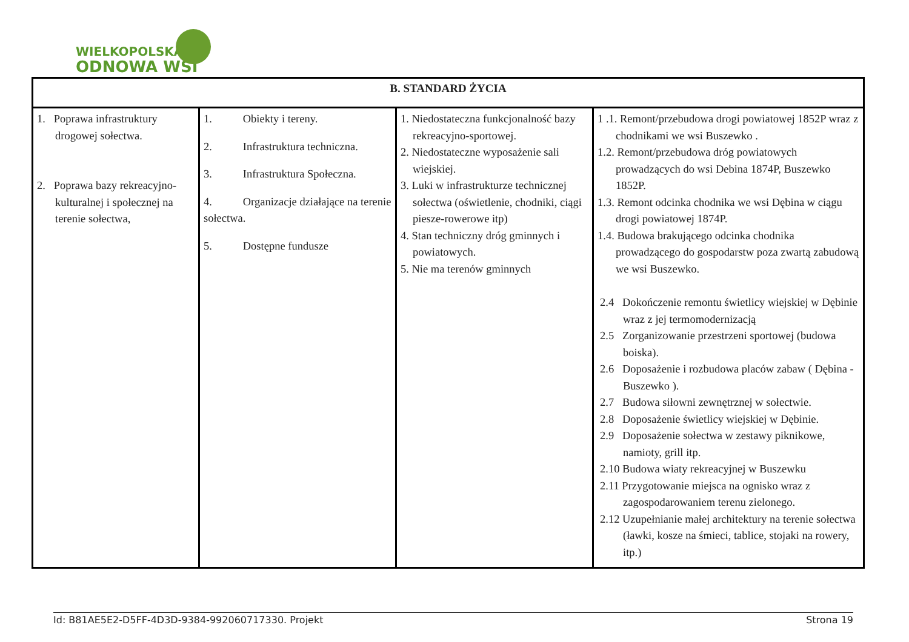WIELKOPOLSKA
ODNOWA WSI
| B. STANDARD ŻYCIA | | | |
| --- | --- | --- | --- |
| 1. Poprawa infrastruktury drogowej sołectwa. 2. Poprawa bazy rekreacyjno-kulturalnej i społecznej na terenie sołectwa, | 1. Obiekty i tereny. 2. Infrastruktura techniczna. 3. Infrastruktura Społeczna. 4. Organizacje działające na terenie sołectwa. 5. Dostępne fundusze | 1. Niedostateczna funkcjonalność bazy rekreacyjno-sportowej. 2. Niedostateczne wyposażenie sali wiejskiej. 3. Luki w infrastrukturze technicznej sołectwa (oświetlenie, chodniki, ciągi piesze-rowerowe itp) 4. Stan techniczny dróg gminnych i powiatowych. 5. Nie ma terenów gminnych | 1 .1. Remont/przebudowa drogi powiatowej 1852P wraz z chodnikami we wsi Buszewko . 1.2. Remont/przebudowa dróg powiatowych prowadzących do wsi Debina 1874P, Buszewko 1852P. 1.3. Remont odcinka chodnika we wsi Dębina w ciągu drogi powiatowej 1874P. 1.4. Budowa brakującego odcinka chodnika prowadzącego do gospodarstw poza zwartą zabudową we wsi Buszewko. 2.4 Dokończenie remontu świetlicy wiejskiej w Dębinie wraz z jej termomodernizacją 2.5 Zorganizowanie przestrzeni sportowej (budowa boiska). 2.6 Doposażenie i rozbudowa placów zabaw ( Dębina -Buszewko ). 2.7 Budowa siłowni zewnętrznej w sołectwie. 2.8 Doposażenie świetlicy wiejskiej w Dębinie. 2.9 Doposażenie sołectwa w zestawy piknikowe, namioty, grill itp. 2.10 Budowa wiaty rekreacyjnej w Buszewku 2.11 Przygotowanie miejsca na ognisko wraz z zagospodarowaniem terenu zielonego. 2.12 Uzupełnianie małej architektury na terenie sołectwa (ławki, kosze na śmieci, tablice, stojaki na rowery, itp.) |
Id: B81AE5E2-D5FF-4D3D-9384-992060717330. Projekt Strona 19